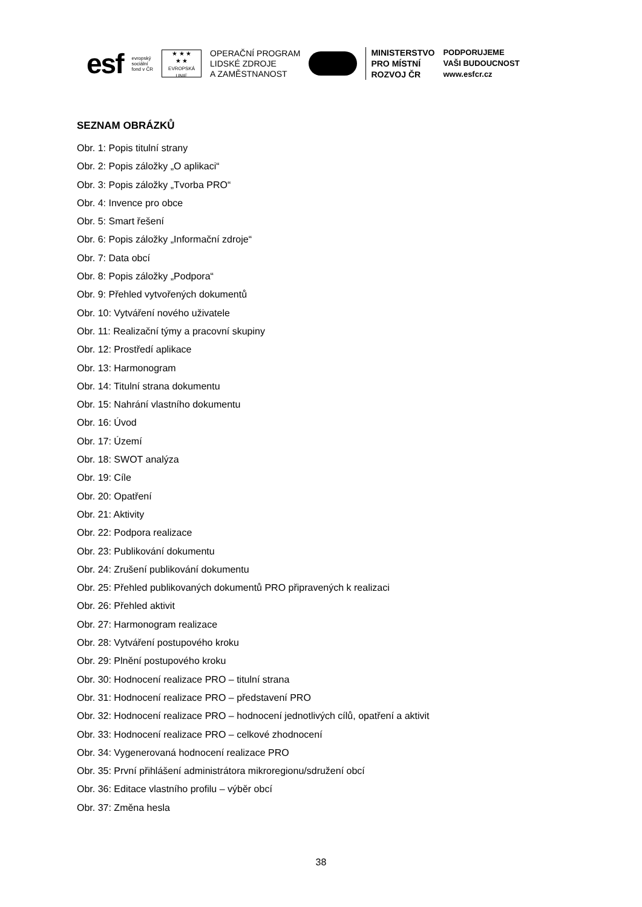esf
evropský
sociální
fond v ČR
★ ★ ★
★ ★
EVROPSKÁ UNIE
OPERAČNÍ PROGRAM
LIDSKÉ ZDROJE
A ZAMĚSTNANOST
MINISTERSTVO
PRO MÍSTNÍ
ROZVOJ ČR
PODPORUJEME
VAŠI BUDOUCNOST
www.esfcr.cz
SEZNAM OBRÁZKŮ
Obr. 1: Popis titulní strany
Obr. 2: Popis záložky „O aplikaci“
Obr. 3: Popis záložky „Tvorba PRO“
Obr. 4: Invence pro obce
Obr. 5: Smart řešení
Obr. 6: Popis záložky „Informační zdroje“
Obr. 7: Data obcí
Obr. 8: Popis záložky „Podpora“
Obr. 9: Přehled vytvořených dokumentů
Obr. 10: Vytváření nového uživatele
Obr. 11: Realizační týmy a pracovní skupiny
Obr. 12: Prostředí aplikace
Obr. 13: Harmonogram
Obr. 14: Titulní strana dokumentu
Obr. 15: Nahrání vlastního dokumentu
Obr. 16: Úvod
Obr. 17: Území
Obr. 18: SWOT analýza
Obr. 19: Cíle
Obr. 20: Opatření
Obr. 21: Aktivity
Obr. 22: Podpora realizace
Obr. 23: Publikování dokumentu
Obr. 24: Zrušení publikování dokumentu
Obr. 25: Přehled publikovaných dokumentů PRO připravených k realizaci
Obr. 26: Přehled aktivit
Obr. 27: Harmonogram realizace
Obr. 28: Vytváření postupového kroku
Obr. 29: Plnění postupového kroku
Obr. 30: Hodnocení realizace PRO – titulní strana
Obr. 31: Hodnocení realizace PRO – představení PRO
Obr. 32: Hodnocení realizace PRO – hodnocení jednotlivých cílů, opatření a aktivit
Obr. 33: Hodnocení realizace PRO – celkové zhodnocení
Obr. 34: Vygenerovaná hodnocení realizace PRO
Obr. 35: První přihlášení administrátora mikroregionu/sdružení obcí
Obr. 36: Editace vlastního profilu – výběr obcí
Obr. 37: Změna hesla
38